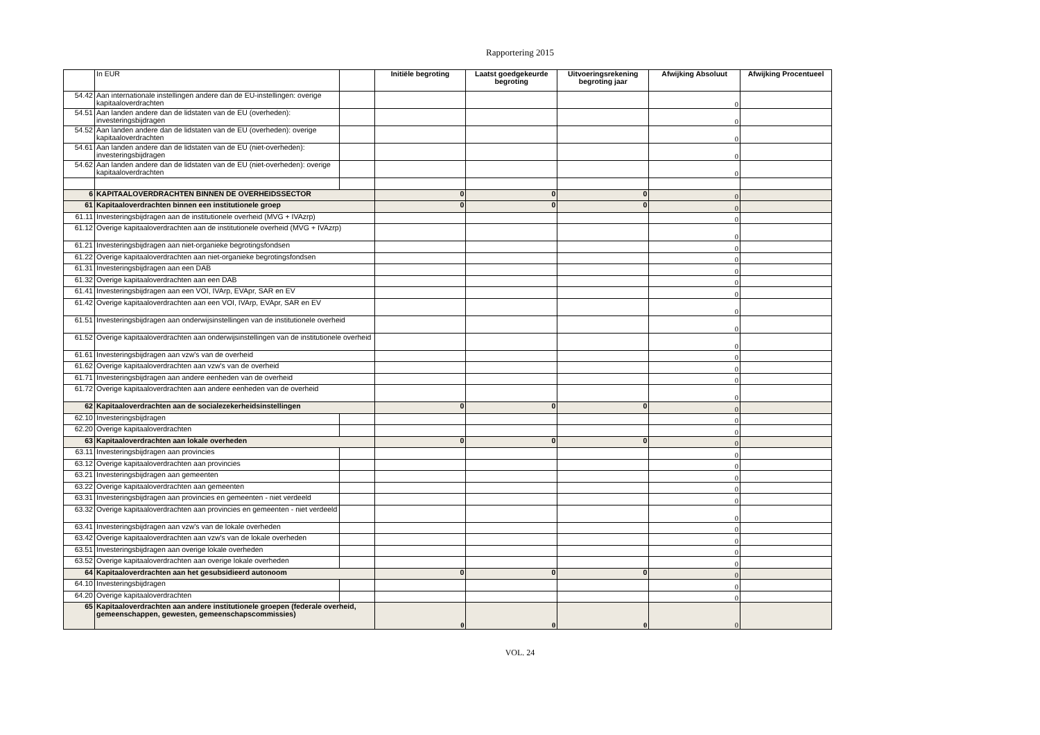Rapportering 2015
| | In EUR | | Initiële begroting | Laatst goedgekeurde begroting | Uitvoeringsrekening begroting jaar | Afwijking Absoluut | Afwijking Procentueel |
| 54.42 | Aan internationale instellingen andere dan de EU-instellingen: overige kapitaaloverdrachten | | | | | 0 | |
| 54.51 | Aan landen andere dan de lidstaten van de EU (overheden): investeringsbijdragen | | | | | 0 | |
| 54.52 | Aan landen andere dan de lidstaten van de EU (overheden): overige kapitaaloverdrachten | | | | | 0 | |
| 54.61 | Aan landen andere dan de lidstaten van de EU (niet-overheden): investeringsbijdragen | | | | | 0 | |
| 54.62 | Aan landen andere dan de lidstaten van de EU (niet-overheden): overige kapitaaloverdrachten | | | | | 0 | |
| 6 | KAPITAALOVERDRACHTEN BINNEN DE OVERHEIDSSECTOR | | 0 | 0 | 0 | 0 | |
| 61 | Kapitaaloverdrachten binnen een institutionele groep | | 0 | 0 | 0 | 0 | |
| 61.11 | Investeringsbijdragen aan de institutionele overheid (MVG + IVAzrp) | | | | | 0 | |
| 61.12 | Overige kapitaaloverdrachten aan de institutionele overheid (MVG + IVAzrp) | | | | | 0 | |
| 61.21 | Investeringsbijdragen aan niet-organieke begrotingsfondsen | | | | | 0 | |
| 61.22 | Overige kapitaaloverdrachten aan niet-organieke begrotingsfondsen | | | | | 0 | |
| 61.31 | Investeringsbijdragen aan een DAB | | | | | 0 | |
| 61.32 | Overige kapitaaloverdrachten aan een DAB | | | | | 0 | |
| 61.41 | Investeringsbijdragen aan een VOI, IVArp, EVApr, SAR en EV | | | | | 0 | |
| 61.42 | Overige kapitaaloverdrachten aan een VOI, IVArp, EVApr, SAR en EV | | | | | 0 | |
| 61.51 | Investeringsbijdragen aan onderwijsinstellingen van de institutionele overheid | | | | | 0 | |
| 61.52 | Overige kapitaaloverdrachten aan onderwijsinstellingen van de institutionele overheid | | | | | 0 | |
| 61.61 | Investeringsbijdragen aan vzw's van de overheid | | | | | 0 | |
| 61.62 | Overige kapitaaloverdrachten aan vzw's van de overheid | | | | | 0 | |
| 61.71 | Investeringsbijdragen aan andere eenheden van de overheid | | | | | 0 | |
| 61.72 | Overige kapitaaloverdrachten aan andere eenheden van de overheid | | | | | 0 | |
| 62 | Kapitaaloverdrachten aan de socialezekerheidsinstellingen | | 0 | 0 | 0 | 0 | |
| 62.10 | Investeringsbijdragen | | | | | 0 | |
| 62.20 | Overige kapitaaloverdrachten | | | | | 0 | |
| 63 | Kapitaaloverdrachten aan lokale overheden | | 0 | 0 | 0 | 0 | |
| 63.11 | Investeringsbijdragen aan provincies | | | | | 0 | |
| 63.12 | Overige kapitaaloverdrachten aan provincies | | | | | 0 | |
| 63.21 | Investeringsbijdragen aan gemeenten | | | | | 0 | |
| 63.22 | Overige kapitaaloverdrachten aan gemeenten | | | | | 0 | |
| 63.31 | Investeringsbijdragen aan provincies en gemeenten - niet verdeeld | | | | | 0 | |
| 63.32 | Overige kapitaaloverdrachten aan provincies en gemeenten - niet verdeeld | | | | | 0 | |
| 63.41 | Investeringsbijdragen aan vzw's van de lokale overheden | | | | | 0 | |
| 63.42 | Overige kapitaaloverdrachten aan vzw's van de lokale overheden | | | | | 0 | |
| 63.51 | Investeringsbijdragen aan overige lokale overheden | | | | | 0 | |
| 63.52 | Overige kapitaaloverdrachten aan overige lokale overheden | | | | | 0 | |
| 64 | Kapitaaloverdrachten aan het gesubsidieerd autonoom | | 0 | 0 | 0 | 0 | |
| 64.10 | Investeringsbijdragen | | | | | 0 | |
| 64.20 | Overige kapitaaloverdrachten | | | | | 0 | |
| 65 | Kapitaaloverdrachten aan andere institutionele groepen (federale overheid, gemeenschappen, gewesten, gemeenschapscommissies) | | 0 | 0 | 0 | 0 | |
VOL. 24